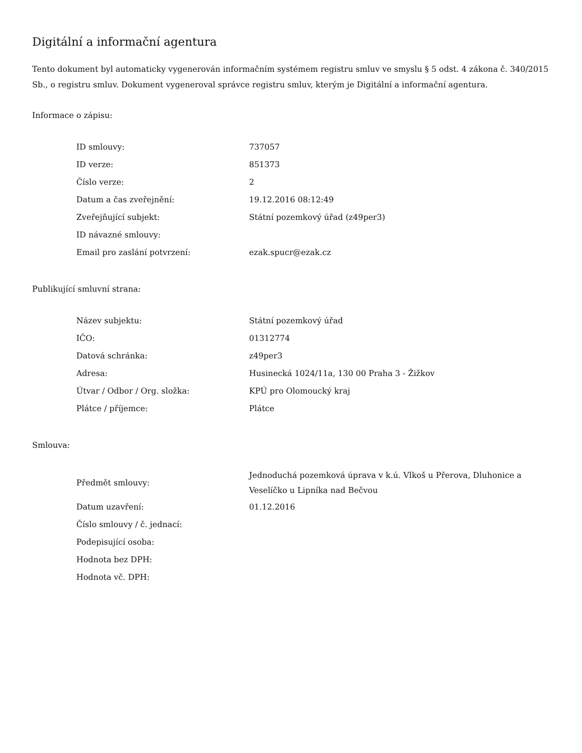Digitální a informační agentura
Tento dokument byl automaticky vygenerován informačním systémem registru smluv ve smyslu § 5 odst. 4 zákona č. 340/2015 Sb., o registru smluv. Dokument vygeneroval správce registru smluv, kterým je Digitální a informační agentura.
Informace o zápisu:
| ID smlouvy: | 737057 |
| ID verze: | 851373 |
| Číslo verze: | 2 |
| Datum a čas zveřejnění: | 19.12.2016 08:12:49 |
| Zveřejňující subjekt: | Státní pozemkový úřad (z49per3) |
| ID návazné smlouvy: | |
| Email pro zaslání potvrzení: | ezak.spucr@ezak.cz |
Publikující smluvní strana:
| Název subjektu: | Státní pozemkový úřad |
| IČO: | 01312774 |
| Datová schránka: | z49per3 |
| Adresa: | Husinecká 1024/11a, 130 00 Praha 3 - Žižkov |
| Útvar / Odbor / Org. složka: | KPÚ pro Olomoucký kraj |
| Plátce / příjemce: | Plátce |
Smlouva:
| Předmět smlouvy: | Jednoduchá pozemková úprava v k.ú. Vlkoš u Přerova, Dluhonice a Veselíčko u Lipníka nad Bečvou |
| Datum uzavření: | 01.12.2016 |
| Číslo smlouvy / č. jednací: | |
| Podepisující osoba: | |
| Hodnota bez DPH: | |
| Hodnota vč. DPH: | |